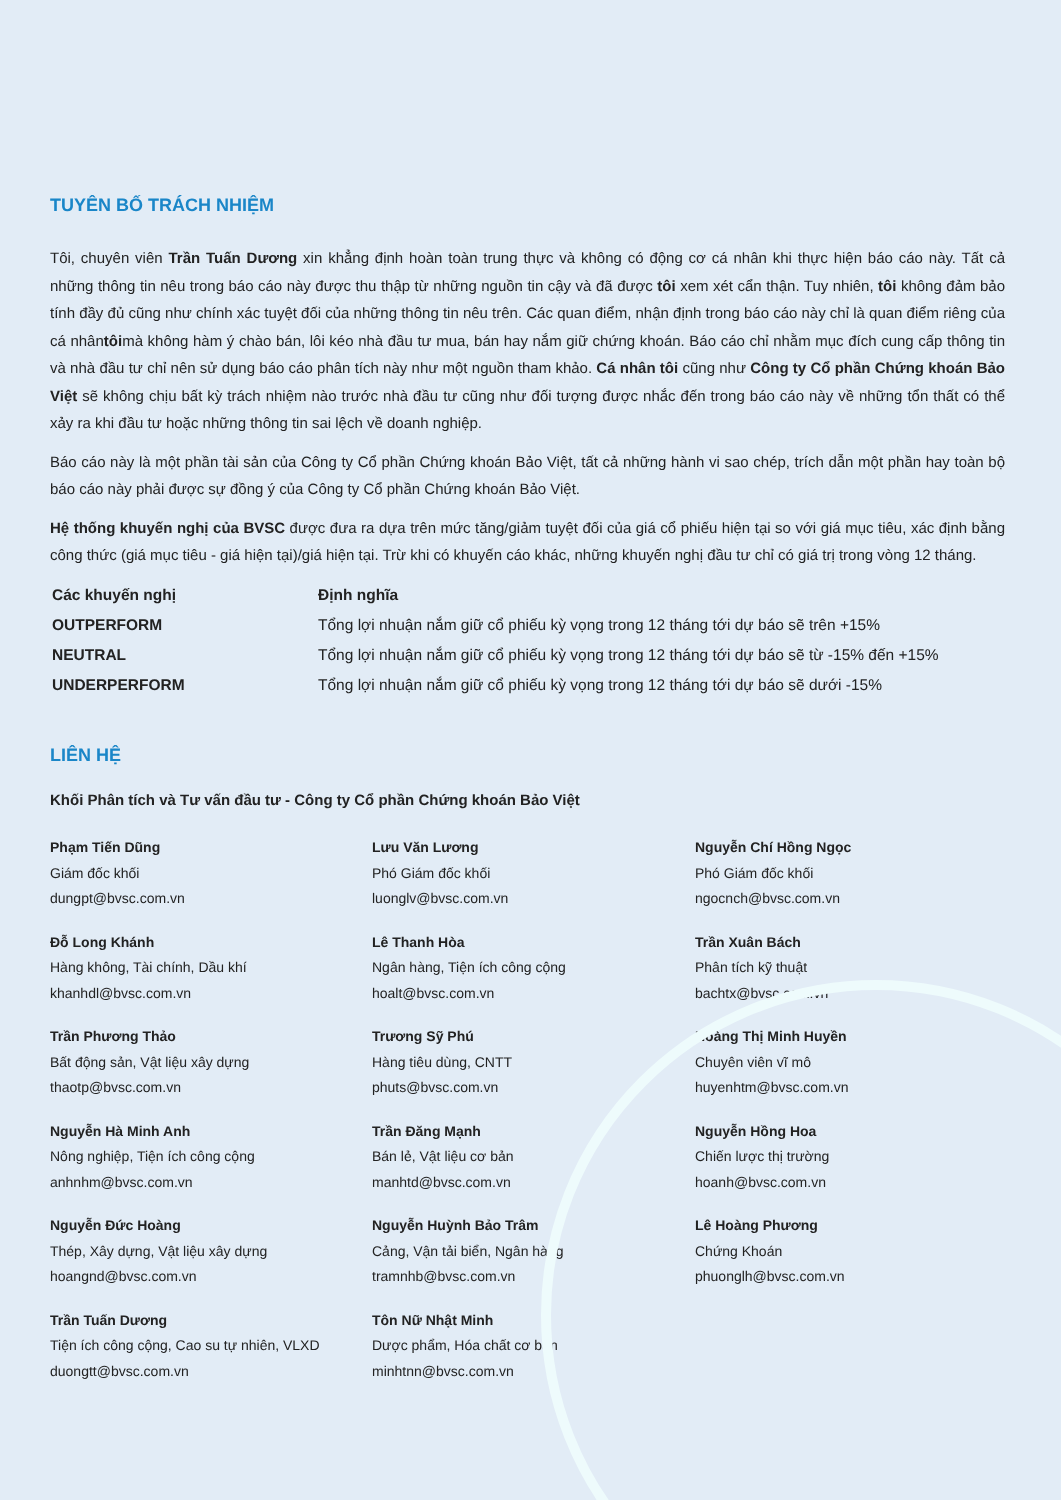TUYÊN BỐ TRÁCH NHIỆM
Tôi, chuyên viên Trần Tuấn Dương xin khẳng định hoàn toàn trung thực và không có động cơ cá nhân khi thực hiện báo cáo này. Tất cả những thông tin nêu trong báo cáo này được thu thập từ những nguồn tin cậy và đã được tôi xem xét cẩn thận. Tuy nhiên, tôi không đảm bảo tính đầy đủ cũng như chính xác tuyệt đối của những thông tin nêu trên. Các quan điểm, nhận định trong báo cáo này chỉ là quan điểm riêng của cá nhântôimà không hàm ý chào bán, lôi kéo nhà đầu tư mua, bán hay nắm giữ chứng khoán. Báo cáo chỉ nhằm mục đích cung cấp thông tin và nhà đầu tư chỉ nên sử dụng báo cáo phân tích này như một nguồn tham khảo. Cá nhân tôi cũng như Công ty Cổ phần Chứng khoán Bảo Việt sẽ không chịu bất kỳ trách nhiệm nào trước nhà đầu tư cũng như đối tượng được nhắc đến trong báo cáo này về những tổn thất có thể xảy ra khi đầu tư hoặc những thông tin sai lệch về doanh nghiệp.
Báo cáo này là một phần tài sản của Công ty Cổ phần Chứng khoán Bảo Việt, tất cả những hành vi sao chép, trích dẫn một phần hay toàn bộ báo cáo này phải được sự đồng ý của Công ty Cổ phần Chứng khoán Bảo Việt.
Hệ thống khuyến nghị của BVSC được đưa ra dựa trên mức tăng/giảm tuyệt đối của giá cổ phiếu hiện tại so với giá mục tiêu, xác định bằng công thức (giá mục tiêu - giá hiện tại)/giá hiện tại. Trừ khi có khuyến cáo khác, những khuyến nghị đầu tư chỉ có giá trị trong vòng 12 tháng.
| Các khuyến nghị | Định nghĩa |
| --- | --- |
| OUTPERFORM | Tổng lợi nhuận nắm giữ cổ phiếu kỳ vọng trong 12 tháng tới dự báo sẽ trên +15% |
| NEUTRAL | Tổng lợi nhuận nắm giữ cổ phiếu kỳ vọng trong 12 tháng tới dự báo sẽ từ -15% đến +15% |
| UNDERPERFORM | Tổng lợi nhuận nắm giữ cổ phiếu kỳ vọng trong 12 tháng tới dự báo sẽ dưới -15% |
LIÊN HỆ
Khối Phân tích và Tư vấn đầu tư - Công ty Cổ phần Chứng khoán Bảo Việt
Phạm Tiến Dũng
Giám đốc khối
dungpt@bvsc.com.vn
Lưu Văn Lương
Phó Giám đốc khối
luonglv@bvsc.com.vn
Nguyễn Chí Hồng Ngọc
Phó Giám đốc khối
ngocnch@bvsc.com.vn
Đỗ Long Khánh
Hàng không, Tài chính, Dầu khí
khanhdl@bvsc.com.vn
Lê Thanh Hòa
Ngân hàng, Tiện ích công cộng
hoalt@bvsc.com.vn
Trần Xuân Bách
Phân tích kỹ thuật
bachtx@bvsc.com.vn
Trần Phương Thảo
Bất động sản, Vật liệu xây dựng
thaotp@bvsc.com.vn
Trương Sỹ Phú
Hàng tiêu dùng, CNTT
phuts@bvsc.com.vn
Hoàng Thị Minh Huyền
Chuyên viên vĩ mô
huyenhtm@bvsc.com.vn
Nguyễn Hà Minh Anh
Nông nghiệp, Tiện ích công cộng
anhnhm@bvsc.com.vn
Trần Đăng Mạnh
Bán lẻ, Vật liệu cơ bản
manhtd@bvsc.com.vn
Nguyễn Hồng Hoa
Chiến lược thị trường
hoanh@bvsc.com.vn
Nguyễn Đức Hoàng
Thép, Xây dựng, Vật liệu xây dựng
hoangnd@bvsc.com.vn
Nguyễn Huỳnh Bảo Trâm
Cảng, Vận tải biển, Ngân hàng
tramnhb@bvsc.com.vn
Lê Hoàng Phương
Chứng Khoán
phuonglh@bvsc.com.vn
Trần Tuấn Dương
Tiện ích công cộng, Cao su tự nhiên, VLXD
duongtt@bvsc.com.vn
Tôn Nữ Nhật Minh
Dược phẩm, Hóa chất cơ bản
minhtnn@bvsc.com.vn